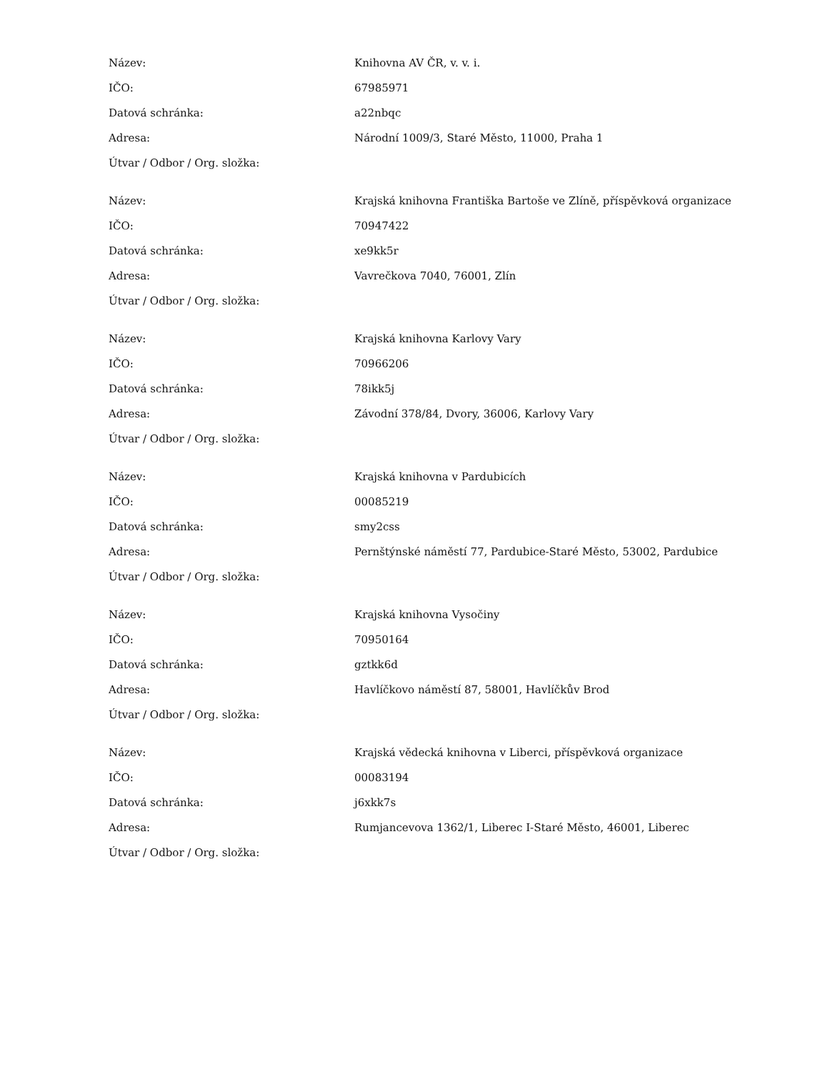| Název: | Knihovna AV ČR, v. v. i. |
| IČO: | 67985971 |
| Datová schránka: | a22nbqc |
| Adresa: | Národní 1009/3, Staré Město, 11000, Praha 1 |
| Útvar / Odbor / Org. složka: | |
| Název: | Krajská knihovna Františka Bartoše ve Zlíně, příspěvková organizace |
| IČO: | 70947422 |
| Datová schránka: | xe9kk5r |
| Adresa: | Vavrečkova 7040, 76001, Zlín |
| Útvar / Odbor / Org. složka: | |
| Název: | Krajská knihovna Karlovy Vary |
| IČO: | 70966206 |
| Datová schránka: | 78ikk5j |
| Adresa: | Závodní 378/84, Dvory, 36006, Karlovy Vary |
| Útvar / Odbor / Org. složka: | |
| Název: | Krajská knihovna v Pardubicích |
| IČO: | 00085219 |
| Datová schránka: | smy2css |
| Adresa: | Pernštýnské náměstí 77, Pardubice-Staré Město, 53002, Pardubice |
| Útvar / Odbor / Org. složka: | |
| Název: | Krajská knihovna Vysočiny |
| IČO: | 70950164 |
| Datová schránka: | gztkk6d |
| Adresa: | Havlíčkovo náměstí 87, 58001, Havlíčkův Brod |
| Útvar / Odbor / Org. složka: | |
| Název: | Krajská vědecká knihovna v Liberci, příspěvková organizace |
| IČO: | 00083194 |
| Datová schránka: | j6xkk7s |
| Adresa: | Rumjancevova 1362/1, Liberec I-Staré Město, 46001, Liberec |
| Útvar / Odbor / Org. složka: | |